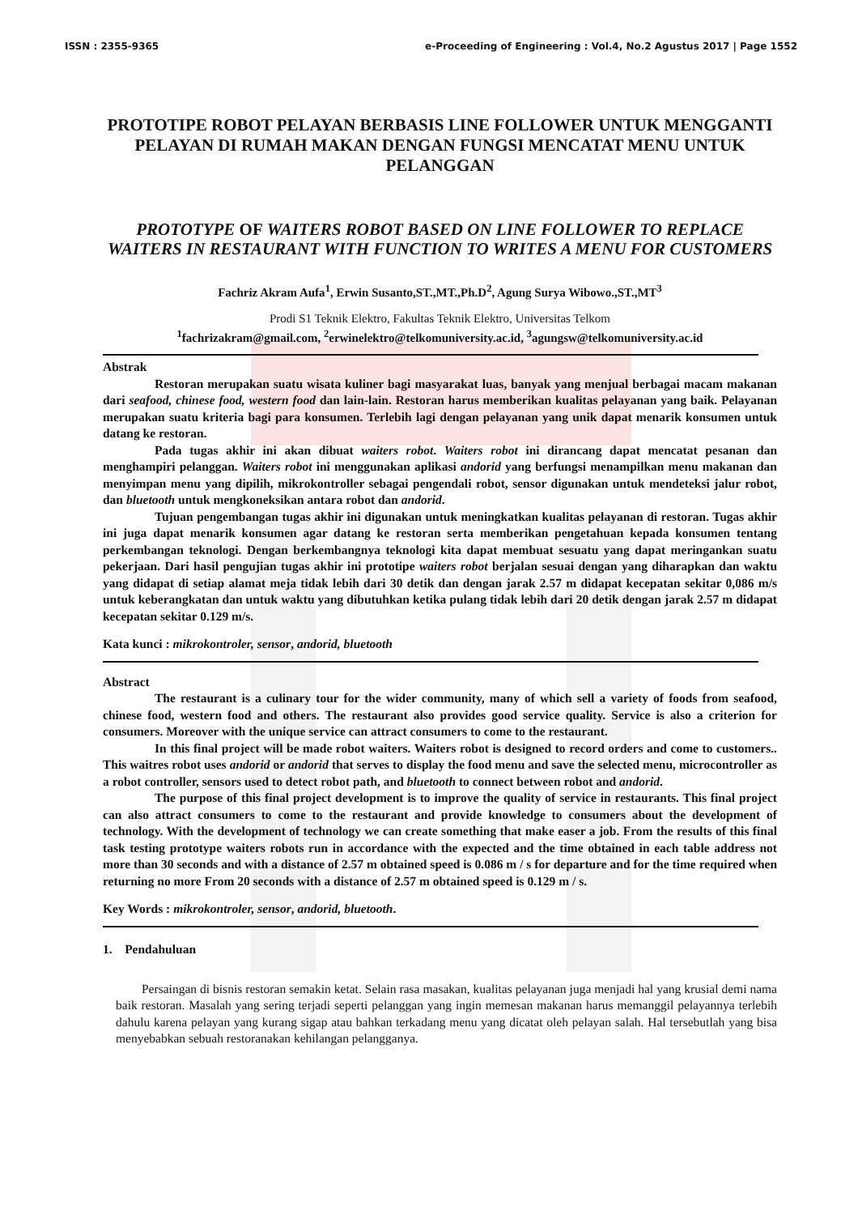ISSN : 2355-9365 e-Proceeding of Engineering : Vol.4, No.2 Agustus 2017 | Page 1552
PROTOTIPE ROBOT PELAYAN BERBASIS LINE FOLLOWER UNTUK MENGGANTI PELAYAN DI RUMAH MAKAN DENGAN FUNGSI MENCATAT MENU UNTUK PELANGGAN
PROTOTYPE OF WAITERS ROBOT BASED ON LINE FOLLOWER TO REPLACE WAITERS IN RESTAURANT WITH FUNCTION TO WRITES A MENU FOR CUSTOMERS
Fachriz Akram Aufa<sup>1</sup>, Erwin Susanto,ST.,MT.,Ph.D<sup>2</sup>, Agung Surya Wibowo.,ST.,MT<sup>3</sup>
Prodi S1 Teknik Elektro, Fakultas Teknik Elektro, Universitas Telkom
<sup>1</sup> fachrizakram@gmail.com, <sup>2</sup>erwinelektro@telkomuniversity.ac.id, <sup>3</sup>agungsw@telkomuniversity.ac.id
Abstrak
Restoran merupakan suatu wisata kuliner bagi masyarakat luas, banyak yang menjual berbagai macam makanan dari seafood, chinese food, western food dan lain-lain. Restoran harus memberikan kualitas pelayanan yang baik. Pelayanan merupakan suatu kriteria bagi para konsumen. Terlebih lagi dengan pelayanan yang unik dapat menarik konsumen untuk datang ke restoran.
Pada tugas akhir ini akan dibuat waiters robot. Waiters robot ini dirancang dapat mencatat pesanan dan menghampiri pelanggan. Waiters robot ini menggunakan aplikasi andorid yang berfungsi menampilkan menu makanan dan menyimpan menu yang dipilih, mikrokontroller sebagai pengendali robot, sensor digunakan untuk mendeteksi jalur robot, dan bluetooth untuk mengkoneksikan antara robot dan andorid.
Tujuan pengembangan tugas akhir ini digunakan untuk meningkatkan kualitas pelayanan di restoran. Tugas akhir ini juga dapat menarik konsumen agar datang ke restoran serta memberikan pengetahuan kepada konsumen tentang perkembangan teknologi. Dengan berkembangnya teknologi kita dapat membuat sesuatu yang dapat meringankan suatu pekerjaan. Dari hasil pengujian tugas akhir ini prototipe waiters robot berjalan sesuai dengan yang diharapkan dan waktu yang didapat di setiap alamat meja tidak lebih dari 30 detik dan dengan jarak 2.57 m didapat kecepatan sekitar 0,086 m/s untuk keberangkatan dan untuk waktu yang dibutuhkan ketika pulang tidak lebih dari 20 detik dengan jarak 2.57 m didapat kecepatan sekitar 0.129 m/s.
Kata kunci : mikrokontroler, sensor, andorid, bluetooth
Abstract
The restaurant is a culinary tour for the wider community, many of which sell a variety of foods from seafood, chinese food, western food and others. The restaurant also provides good service quality. Service is also a criterion for consumers. Moreover with the unique service can attract consumers to come to the restaurant.
In this final project will be made robot waiters. Waiters robot is designed to record orders and come to customers.. This waitres robot uses andorid or andorid that serves to display the food menu and save the selected menu, microcontroller as a robot controller, sensors used to detect robot path, and bluetooth to connect between robot and andorid.
The purpose of this final project development is to improve the quality of service in restaurants. This final project can also attract consumers to come to the restaurant and provide knowledge to consumers about the development of technology. With the development of technology we can create something that make easer a job. From the results of this final task testing prototype waiters robots run in accordance with the expected and the time obtained in each table address not more than 30 seconds and with a distance of 2.57 m obtained speed is 0.086 m / s for departure and for the time required when returning no more From 20 seconds with a distance of 2.57 m obtained speed is 0.129 m / s.
Key Words : mikrokontroler, sensor, andorid, bluetooth.
1. Pendahuluan
Persaingan di bisnis restoran semakin ketat. Selain rasa masakan, kualitas pelayanan juga menjadi hal yang krusial demi nama baik restoran. Masalah yang sering terjadi seperti pelanggan yang ingin memesan makanan harus memanggil pelayannya terlebih dahulu karena pelayan yang kurang sigap atau bahkan terkadang menu yang dicatat oleh pelayan salah. Hal tersebutlah yang bisa menyebabkan sebuah restoranakan kehilangan pelangganya.